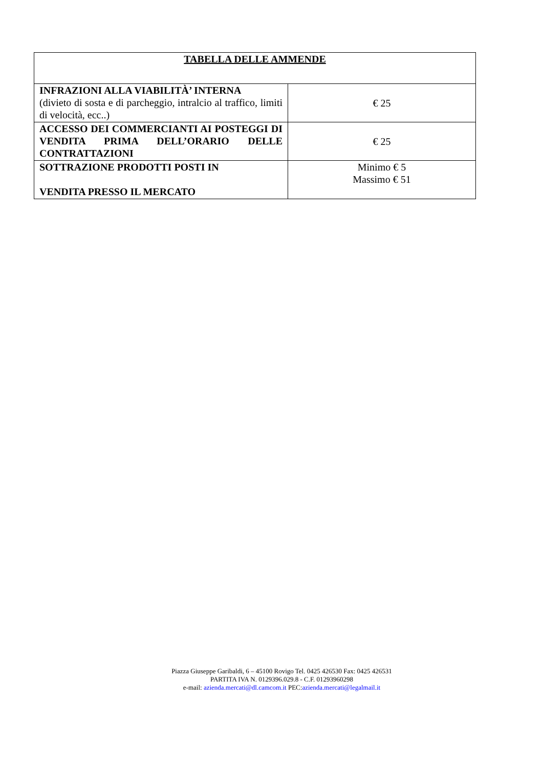| TABELLA DELLE AMMENDE | |
| --- | --- |
| INFRAZIONI ALLA VIABILITÀ’ INTERNA (divieto di sosta e di parcheggio, intralcio al traffico, limiti di velocità, ecc..) | € 25 |
| ACCESSO DEI COMMERCIANTI AI POSTEGGI DI VENDITA PRIMA DELL’ORARIO DELLE CONTRATTAZIONI | € 25 |
| SOTTRAZIONE PRODOTTI POSTI IN VENDITA PRESSO IL MERCATO | Minimo € 5 Massimo € 51 |
Piazza Giuseppe Garibaldi, 6 – 45100 Rovigo Tel. 0425 426530 Fax: 0425 426531
PARTITA IVA N. 0129396.029.8 - C.F. 01293960298
e-mail: azienda.mercati@dl.camcom.it PEC:azienda.mercati@legalmail.it